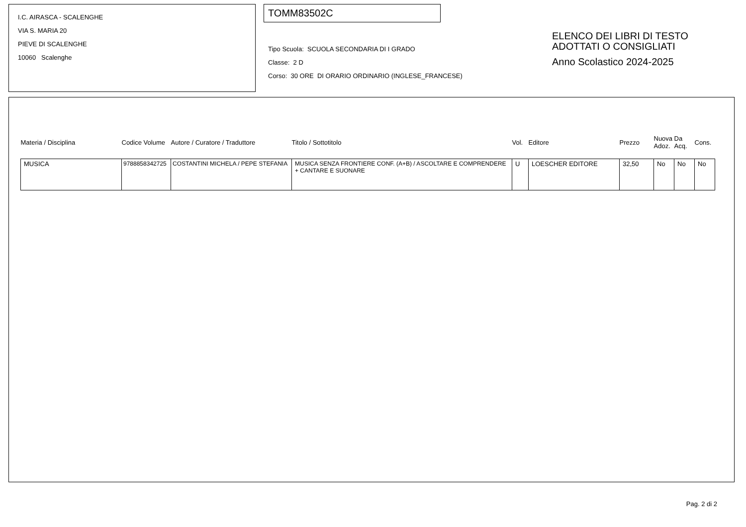I.C. AIRASCA - SCALENGHE
VIA S. MARIA 20
PIEVE DI SCALENGHE
10060 Scalenghe
TOMM83502C
Tipo Scuola: SCUOLA SECONDARIA DI I GRADO
Classe: 2 D
Corso: 30 ORE DI ORARIO ORDINARIO (INGLESE_FRANCESE)
ELENCO DEI LIBRI DI TESTO
ADOTTATI O CONSIGLIATI
Anno Scolastico 2024-2025
| Materia / Disciplina | Codice Volume | Autore / Curatore / Traduttore | Titolo / Sottotitolo | Vol. | Editore | Prezzo | Nuova Adoz. | Da Acq. | Cons. |
| --- | --- | --- | --- | --- | --- | --- | --- | --- | --- |
| MUSICA | 9788858342725 | COSTANTINI MICHELA / PEPE STEFANIA | MUSICA SENZA FRONTIERE CONF. (A+B) / ASCOLTARE E COMPRENDERE + CANTARE E SUONARE | U | LOESCHER EDITORE | 32,50 | No | No | No |
Pag. 2 di 2